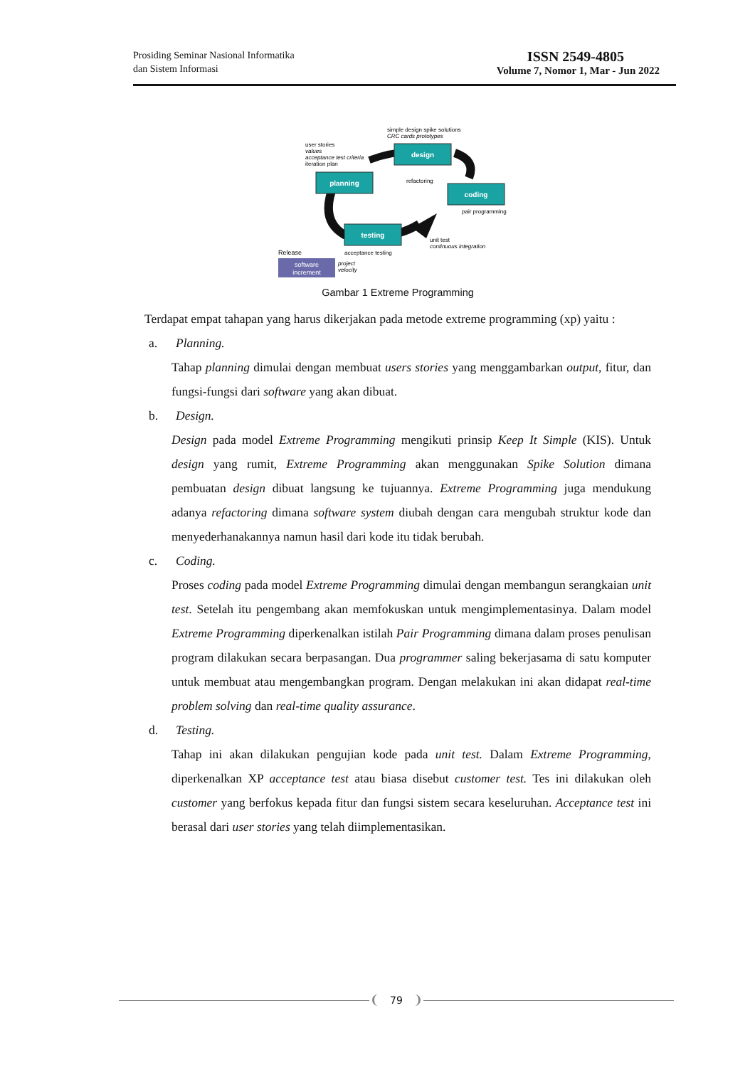Prosiding Seminar Nasional Informatika
dan Sistem Informasi
ISSN 2549-4805
Volume 7, Nomor 1, Mar - Jun 2022
simple design spike solutions
CRC cards prototypes
user stories
values
acceptance test criteria
iteration plan
design
planning
refactoring
coding
pair programming
testing
unit test
continuous integration
Release
acceptance testing
software
increment
project
velocity
Gambar 1 Extreme Programming
Terdapat empat tahapan yang harus dikerjakan pada metode extreme programming (xp) yaitu :
a. Planning.
Tahap planning dimulai dengan membuat users stories yang menggambarkan output, fitur, dan fungsi-fungsi dari software yang akan dibuat.
b. Design.
Design pada model Extreme Programming mengikuti prinsip Keep It Simple (KIS). Untuk design yang rumit, Extreme Programming akan menggunakan Spike Solution dimana pembuatan design dibuat langsung ke tujuannya. Extreme Programming juga mendukung adanya refactoring dimana software system diubah dengan cara mengubah struktur kode dan menyederhanakannya namun hasil dari kode itu tidak berubah.
c. Coding.
Proses coding pada model Extreme Programming dimulai dengan membangun serangkaian unit test. Setelah itu pengembang akan memfokuskan untuk mengimplementasinya. Dalam model Extreme Programming diperkenalkan istilah Pair Programming dimana dalam proses penulisan program dilakukan secara berpasangan. Dua programmer saling bekerjasama di satu komputer untuk membuat atau mengembangkan program. Dengan melakukan ini akan didapat real-time problem solving dan real-time quality assurance.
d. Testing.
Tahap ini akan dilakukan pengujian kode pada unit test. Dalam Extreme Programming, diperkenalkan XP acceptance test atau biasa disebut customer test. Tes ini dilakukan oleh customer yang berfokus kepada fitur dan fungsi sistem secara keseluruhan. Acceptance test ini berasal dari user stories yang telah diimplementasikan.
79